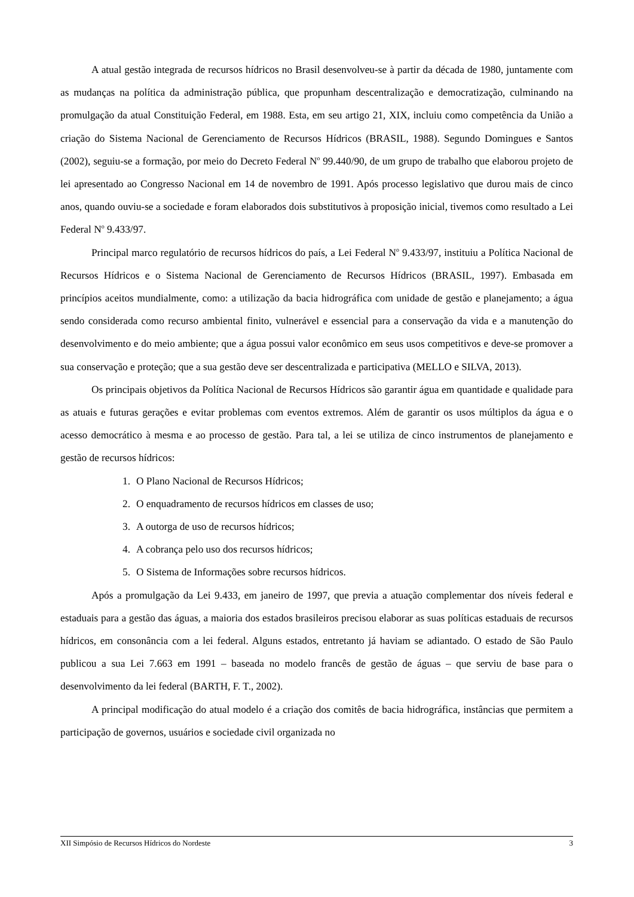A atual gestão integrada de recursos hídricos no Brasil desenvolveu-se à partir da década de 1980, juntamente com as mudanças na política da administração pública, que propunham descentralização e democratização, culminando na promulgação da atual Constituição Federal, em 1988. Esta, em seu artigo 21, XIX, incluiu como competência da União a criação do Sistema Nacional de Gerenciamento de Recursos Hídricos (BRASIL, 1988). Segundo Domingues e Santos (2002), seguiu-se a formação, por meio do Decreto Federal N<sup>o</sup> 99.440/90, de um grupo de trabalho que elaborou projeto de lei apresentado ao Congresso Nacional em 14 de novembro de 1991. Após processo legislativo que durou mais de cinco anos, quando ouviu-se a sociedade e foram elaborados dois substitutivos à proposição inicial, tivemos como resultado a Lei Federal N<sup>o</sup> 9.433/97.
Principal marco regulatório de recursos hídricos do país, a Lei Federal N<sup>o</sup> 9.433/97, instituiu a Política Nacional de Recursos Hídricos e o Sistema Nacional de Gerenciamento de Recursos Hídricos (BRASIL, 1997). Embasada em princípios aceitos mundialmente, como: a utilização da bacia hidrográfica com unidade de gestão e planejamento; a água sendo considerada como recurso ambiental finito, vulnerável e essencial para a conservação da vida e a manutenção do desenvolvimento e do meio ambiente; que a água possui valor econômico em seus usos competitivos e deve-se promover a sua conservação e proteção; que a sua gestão deve ser descentralizada e participativa (MELLO e SILVA, 2013).
Os principais objetivos da Política Nacional de Recursos Hídricos são garantir água em quantidade e qualidade para as atuais e futuras gerações e evitar problemas com eventos extremos. Além de garantir os usos múltiplos da água e o acesso democrático à mesma e ao processo de gestão. Para tal, a lei se utiliza de cinco instrumentos de planejamento e gestão de recursos hídricos:
1. O Plano Nacional de Recursos Hídricos;
2. O enquadramento de recursos hídricos em classes de uso;
3. A outorga de uso de recursos hídricos;
4. A cobrança pelo uso dos recursos hídricos;
5. O Sistema de Informações sobre recursos hídricos.
Após a promulgação da Lei 9.433, em janeiro de 1997, que previa a atuação complementar dos níveis federal e estaduais para a gestão das águas, a maioria dos estados brasileiros precisou elaborar as suas políticas estaduais de recursos hídricos, em consonância com a lei federal. Alguns estados, entretanto já haviam se adiantado. O estado de São Paulo publicou a sua Lei 7.663 em 1991 – baseada no modelo francês de gestão de águas – que serviu de base para o desenvolvimento da lei federal (BARTH, F. T., 2002).
A principal modificação do atual modelo é a criação dos comitês de bacia hidrográfica, instâncias que permitem a participação de governos, usuários e sociedade civil organizada no
XII Simpósio de Recursos Hídricos do Nordeste 3